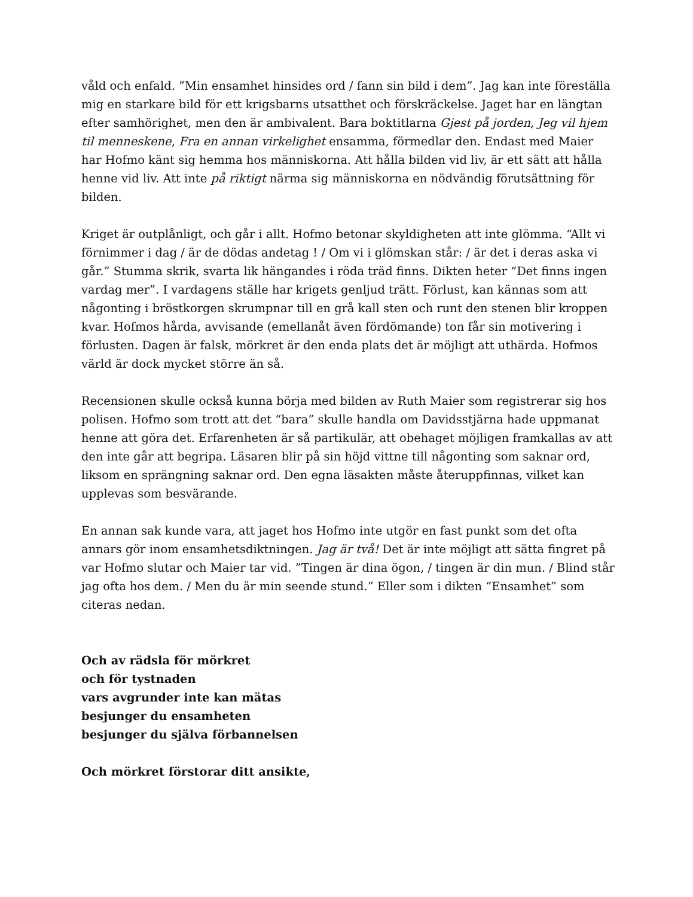våld och enfald. ”Min ensamhet hinsides ord / fann sin bild i dem”. Jag kan inte föreställa mig en starkare bild för ett krigsbarns utsatthet och förskräckelse. Jaget har en längtan efter samhörighet, men den är ambivalent. Bara boktitlarna Gjest på jorden, Jeg vil hjem til menneskene, Fra en annan virkelighet ensamma, förmedlar den. Endast med Maier har Hofmo känt sig hemma hos människorna. Att hålla bilden vid liv, är ett sätt att hålla henne vid liv. Att inte på riktigt närma sig människorna en nödvändig förutsättning för bilden.
Kriget är outplånligt, och går i allt. Hofmo betonar skyldigheten att inte glömma. “Allt vi förnimmer i dag / är de dödas andetag ! / Om vi i glömskan står: / är det i deras aska vi går.” Stumma skrik, svarta lik hängandes i röda träd finns. Dikten heter “Det finns ingen vardag mer”. I vardagens ställe har krigets genljud trätt. Förlust, kan kännas som att någonting i bröstkorgen skrumpnar till en grå kall sten och runt den stenen blir kroppen kvar. Hofmos hårda, avvisande (emellanåt även fördömande) ton får sin motivering i förlusten. Dagen är falsk, mörkret är den enda plats det är möjligt att uthärda. Hofmos värld är dock mycket större än så.
Recensionen skulle också kunna börja med bilden av Ruth Maier som registrerar sig hos polisen. Hofmo som trott att det “bara” skulle handla om Davidsstjärna hade uppmanat henne att göra det. Erfarenheten är så partikulär, att obehaget möjligen framkallas av att den inte går att begripa. Läsaren blir på sin höjd vittne till någonting som saknar ord, liksom en sprängning saknar ord. Den egna läsakten måste återuppfinnas, vilket kan upplevas som besvärande.
En annan sak kunde vara, att jaget hos Hofmo inte utgör en fast punkt som det ofta annars gör inom ensamhetsdiktningen. Jag är två! Det är inte möjligt att sätta fingret på var Hofmo slutar och Maier tar vid. ”Tingen är dina ögon, / tingen är din mun. / Blind står jag ofta hos dem. / Men du är min seende stund.” Eller som i dikten “Ensamhet” som citeras nedan.
Och av rädsla för mörkret
och för tystnaden
vars avgrunder inte kan mätas
besjunger du ensamheten
besjunger du själva förbannelsen
Och mörkret förstorar ditt ansikte,